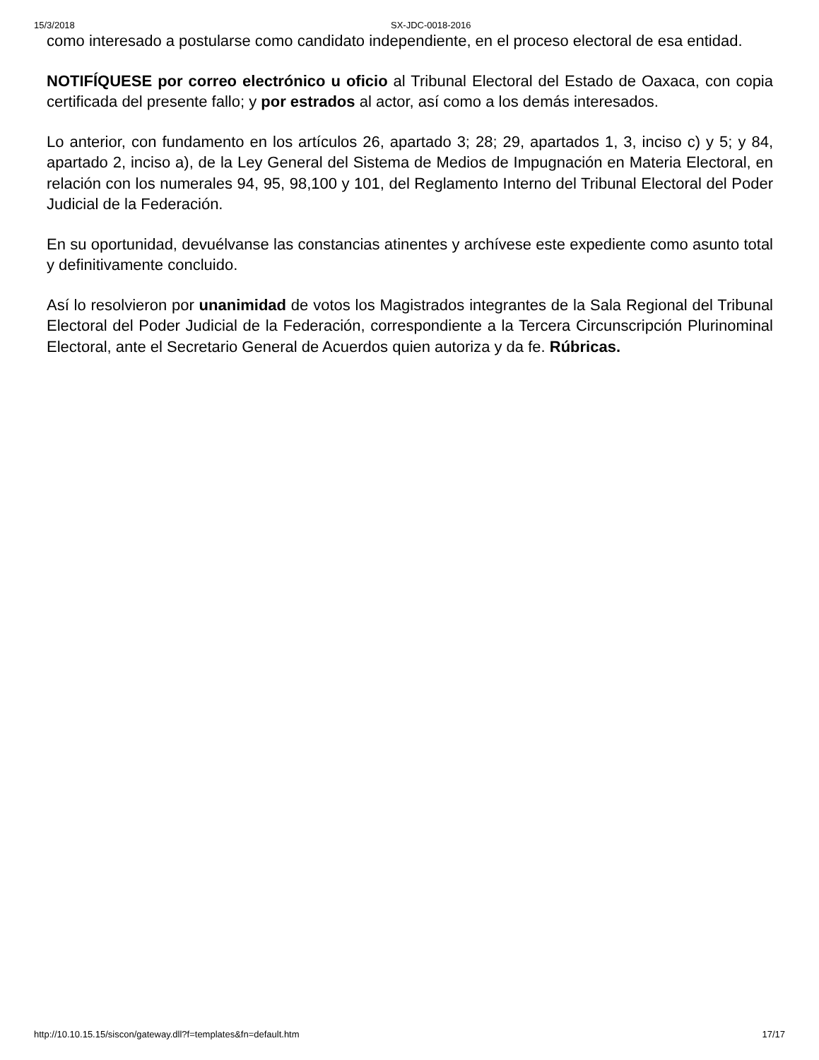15/3/2018 SX-JDC-0018-2016
como interesado a postularse como candidato independiente, en el proceso electoral de esa entidad.
NOTIFÍQUESE por correo electrónico u oficio al Tribunal Electoral del Estado de Oaxaca, con copia certificada del presente fallo; y por estrados al actor, así como a los demás interesados.
Lo anterior, con fundamento en los artículos 26, apartado 3; 28; 29, apartados 1, 3, inciso c) y 5; y 84, apartado 2, inciso a), de la Ley General del Sistema de Medios de Impugnación en Materia Electoral, en relación con los numerales 94, 95, 98,100 y 101, del Reglamento Interno del Tribunal Electoral del Poder Judicial de la Federación.
En su oportunidad, devuélvanse las constancias atinentes y archívese este expediente como asunto total y definitivamente concluido.
Así lo resolvieron por unanimidad de votos los Magistrados integrantes de la Sala Regional del Tribunal Electoral del Poder Judicial de la Federación, correspondiente a la Tercera Circunscripción Plurinominal Electoral, ante el Secretario General de Acuerdos quien autoriza y da fe. Rúbricas.
http://10.10.15.15/siscon/gateway.dll?f=templates&fn=default.htm 17/17